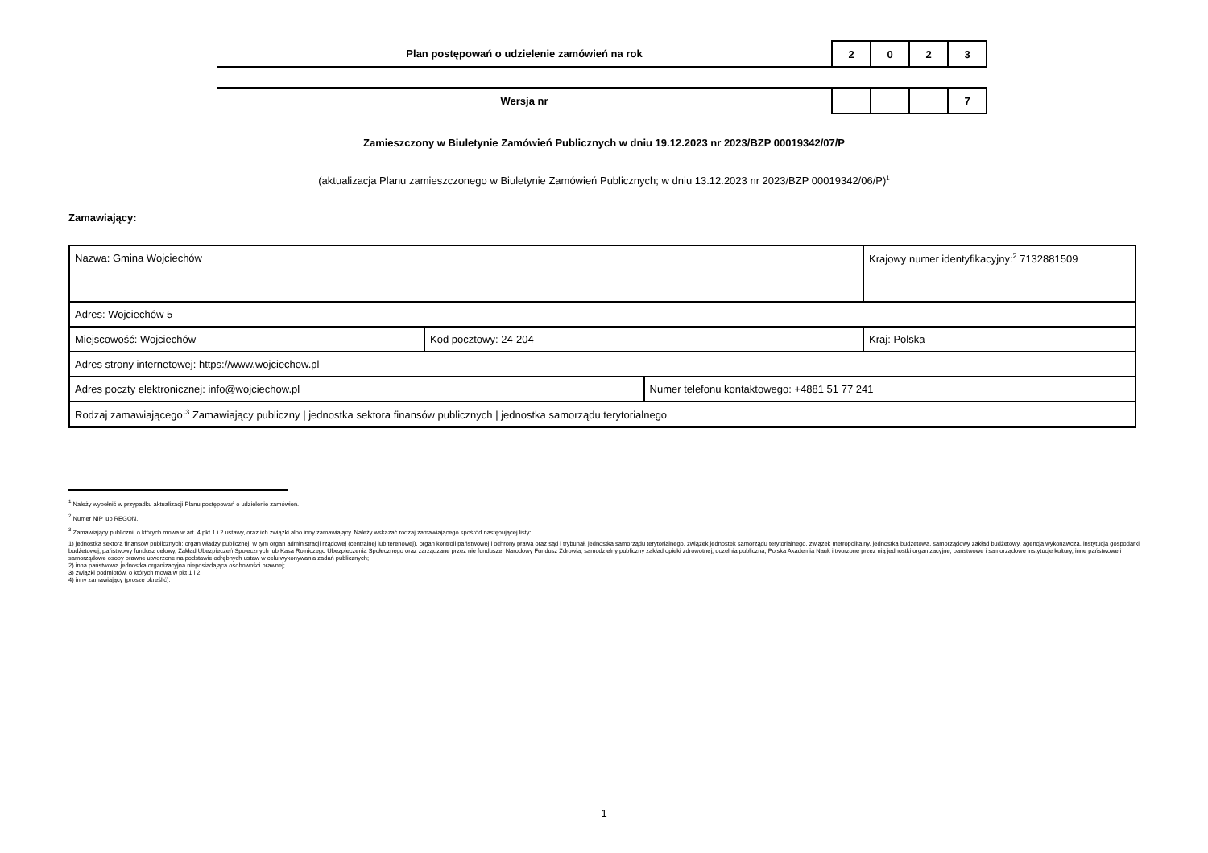Plan postępowań o udzielenie zamówień na rok
| 2 | 0 | 2 | 3 |
Wersja nr
| | | | 7 |
Zamieszczony w Biuletynie Zamówień Publicznych w dniu 19.12.2023 nr 2023/BZP 00019342/07/P
(aktualizacja Planu zamieszczonego w Biuletynie Zamówień Publicznych; w dniu 13.12.2023 nr 2023/BZP 00019342/06/P)<sup>1</sup>
Zamawiający:
| Nazwa: Gmina Wojciechów | | | Krajowy numer identyfikacyjny:<sup>2</sup> 7132881509 |
| Adres: Wojciechów 5 | | | |
| Miejscowość: Wojciechów | Kod pocztowy: 24-204 | | Kraj: Polska |
| Adres strony internetowej: https://www.wojciechow.pl | | | |
| Adres poczty elektronicznej: info@wojciechow.pl | | Numer telefonu kontaktowego: +4881 51 77 241 | |
| Rodzaj zamawiającego:<sup>3</sup> Zamawiający publiczny / jednostka sektora finansów publicznych / jednostka samorządu terytorialnego | | | |
<sup>1</sup> Należy wypełnić w przypadku aktualizacji Planu postępowań o udzielenie zamówień.
<sup>2</sup> Numer NIP lub REGON.
<sup>3</sup> Zamawiający publiczni, o których mowa w art. 4 pkt 1 i 2 ustawy, oraz ich związki albo inny zamawiający. Należy wskazać rodzaj zamawiającego spośród następującej listy:
1) jednostka sektora finansów publicznych: organ władzy publicznej, w tym organ administracji rządowej (centralnej lub terenowej), organ kontroli państwowej i ochrony prawa oraz sąd i trybunał, jednostka samorządu terytorialnego, związek jednostek samorządu terytorialnego, związek metropolitalny, jednostka budżetowa, samorządowy zakład budżetowy, agencja wykonawcza, instytucja gospodarki budżetowej, państwowy fundusz celowy, Zakład Ubezpieczeń Społecznych lub Kasa Rolniczego Ubezpieczenia Społecznego oraz zarządzane przez nie fundusze, Narodowy Fundusz Zdrowia, samodzielny publiczny zakład opieki zdrowotnej, uczelnia publiczna, Polska Akademia Nauk i tworzone przez nią jednostki organizacyjne, państwowe i samorządowe instytucje kultury, inne państwowe i samorządowe osoby prawne utworzone na podstawie odrębnych ustaw w celu wykonywania zadań publicznych;
2) inna państwowa jednostka organizacyjna nieposiadająca osobowości prawnej;
3) związki podmiotów, o których mowa w pkt 1 i 2;
4) inny zamawiający (proszę określić).
1